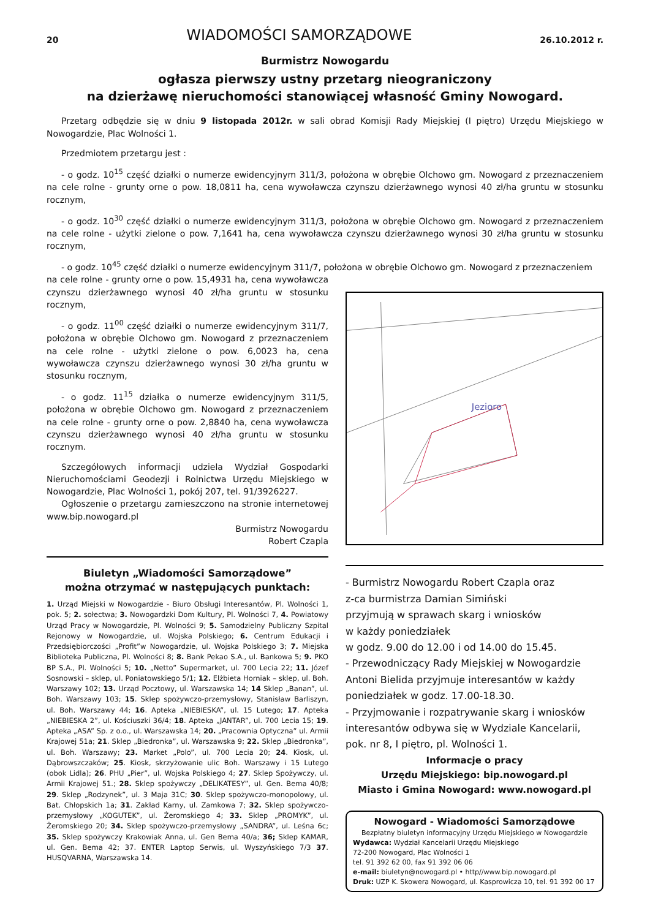20 WIADOMOŚCI SAMORZĄDOWE 26.10.2012 r.
Burmistrz Nowogardu
ogłasza pierwszy ustny przetarg nieograniczony
na dzierżawę nieruchomości stanowiącej własność Gminy Nowogard.
Przetarg odbędzie się w dniu 9 listopada 2012r. w sali obrad Komisji Rady Miejskiej (I piętro) Urzędu Miejskiego w Nowogardzie, Plac Wolności 1.
Przedmiotem przetargu jest :
- o godz. 10<sup>15</sup> część działki o numerze ewidencyjnym 311/3, położona w obrębie Olchowo gm. Nowogard z przeznaczeniem na cele rolne - grunty orne o pow. 18,0811 ha, cena wywoławcza czynszu dzierżawnego wynosi 40 zł/ha gruntu w stosunku rocznym,
- o godz. 10<sup>30</sup> część działki o numerze ewidencyjnym 311/3, położona w obrębie Olchowo gm. Nowogard z przeznaczeniem na cele rolne - użytki zielone o pow. 7,1641 ha, cena wywoławcza czynszu dzierżawnego wynosi 30 zł/ha gruntu w stosunku rocznym,
- o godz. 10<sup>45</sup> część działki o numerze ewidencyjnym 311/7, położona w obrębie Olchowo gm. Nowogard z przeznaczeniem
na cele rolne - grunty orne o pow. 15,4931 ha, cena wywoławcza czynszu dzierżawnego wynosi 40 zł/ha gruntu w stosunku rocznym,
- o godz. 11<sup>00</sup> część działki o numerze ewidencyjnym 311/7, położona w obrębie Olchowo gm. Nowogard z przeznaczeniem na cele rolne - użytki zielone o pow. 6,0023 ha, cena wywoławcza czynszu dzierżawnego wynosi 30 zł/ha gruntu w stosunku rocznym,
- o godz. 11<sup>15</sup> działka o numerze ewidencyjnym 311/5, położona w obrębie Olchowo gm. Nowogard z przeznaczeniem na cele rolne - grunty orne o pow. 2,8840 ha, cena wywoławcza czynszu dzierżawnego wynosi 40 zł/ha gruntu w stosunku rocznym.
Szczegółowych informacji udziela Wydział Gospodarki Nieruchomościami Geodezji i Rolnictwa Urzędu Miejskiego w Nowogardzie, Plac Wolności 1, pokój 207, tel. 91/3926227.
Ogłoszenie o przetargu zamieszczono na stronie internetowej www.bip.nowogard.pl
Burmistrz Nowogardu
Robert Czapla
Biuletyn „Wiadomości Samorządowe”
można otrzymać w następujących punktach:
1. Urząd Miejski w Nowogardzie - Biuro Obsługi Interesantów, Pl. Wolności 1, pok. 5; 2. sołectwa; 3. Nowogardzki Dom Kultury, Pl. Wolności 7, 4. Powiatowy Urząd Pracy w Nowogardzie, Pl. Wolności 9; 5. Samodzielny Publiczny Szpital Rejonowy w Nowogardzie, ul. Wojska Polskiego; 6. Centrum Edukacji i Przedsiębiorczości „Profit”w Nowogardzie, ul. Wojska Polskiego 3; 7. Miejska Biblioteka Publiczna, Pl. Wolności 8; 8. Bank Pekao S.A., ul. Bankowa 5; 9. PKO BP S.A., Pl. Wolności 5; 10. „Netto” Supermarket, ul. 700 Lecia 22; 11. Józef Sosnowski – sklep, ul. Poniatowskiego 5/1; 12. Elżbieta Horniak – sklep, ul. Boh. Warszawy 102; 13. Urząd Pocztowy, ul. Warszawska 14; 14 Sklep „Banan”, ul. Boh. Warszawy 103; 15. Sklep spożywczo-przemysłowy, Stanisław Barliszyn, ul. Boh. Warszawy 44; 16. Apteka „NIEBIESKA”, ul. 15 Lutego; 17. Apteka „NIEBIESKA 2”, ul. Kościuszki 36/4; 18. Apteka „JANTAR”, ul. 700 Lecia 15; 19. Apteka „ASA” Sp. z o.o., ul. Warszawska 14; 20. „Pracownia Optyczna” ul. Armii Krajowej 51a; 21. Sklep „Biedronka”, ul. Warszawska 9; 22. Sklep „Biedronka”, ul. Boh. Warszawy; 23. Market „Polo”, ul. 700 Lecia 20; 24. Kiosk, ul. Dąbrowszczaków; 25. Kiosk, skrzyżowanie ulic Boh. Warszawy i 15 Lutego (obok Lidla); 26. PHU „Pier”, ul. Wojska Polskiego 4; 27. Sklep Spożywczy, ul. Armii Krajowej 51.; 28. Sklep spożywczy „DELIKATESY”, ul. Gen. Bema 40/8; 29. Sklep „Rodzynek”, ul. 3 Maja 31C; 30. Sklep spożywczo-monopolowy, ul. Bat. Chłopskich 1a; 31. Zakład Karny, ul. Zamkowa 7; 32. Sklep spożywczo-przemysłowy „KOGUTEK”, ul. Żeromskiego 4; 33. Sklep „PROMYK”, ul. Żeromskiego 20; 34. Sklep spożywczo-przemysłowy „SANDRA”, ul. Leśna 6c; 35. Sklep spożywczy Krakowiak Anna, ul. Gen Bema 40/a; 36; Sklep KAMAR, ul. Gen. Bema 42; 37. ENTER Laptop Serwis, ul. Wyszyńskiego 7/3 37. HUSQVARNA, Warszawska 14.
Jezioro
- Burmistrz Nowogardu Robert Czapla oraz
z-ca burmistrza Damian Simiński
przyjmują w sprawach skarg i wniosków
w każdy poniedziałek
w godz. 9.00 do 12.00 i od 14.00 do 15.45.
- Przewodniczący Rady Miejskiej w Nowogardzie Antoni Bielida przyjmuje interesantów w każdy poniedziałek w godz. 17.00-18.30.
- Przyjmowanie i rozpatrywanie skarg i wniosków interesantów odbywa się w Wydziale Kancelarii, pok. nr 8, I piętro, pl. Wolności 1.
Informacje o pracy
Urzędu Miejskiego: bip.nowogard.pl
Miasto i Gmina Nowogard: www.nowogard.pl
Nowogard - Wiadomości Samorządowe
Bezpłatny biuletyn informacyjny Urzędu Miejskiego w Nowogardzie
Wydawca: Wydział Kancelarii Urzędu Miejskiego
72-200 Nowogard, Plac Wolności 1
tel. 91 392 62 00, fax 91 392 06 06
e-mail: biuletyn@nowogard.pl • http//www.bip.nowogard.pl
Druk: UZP K. Skowera Nowogard, ul. Kasprowicza 10, tel. 91 392 00 17